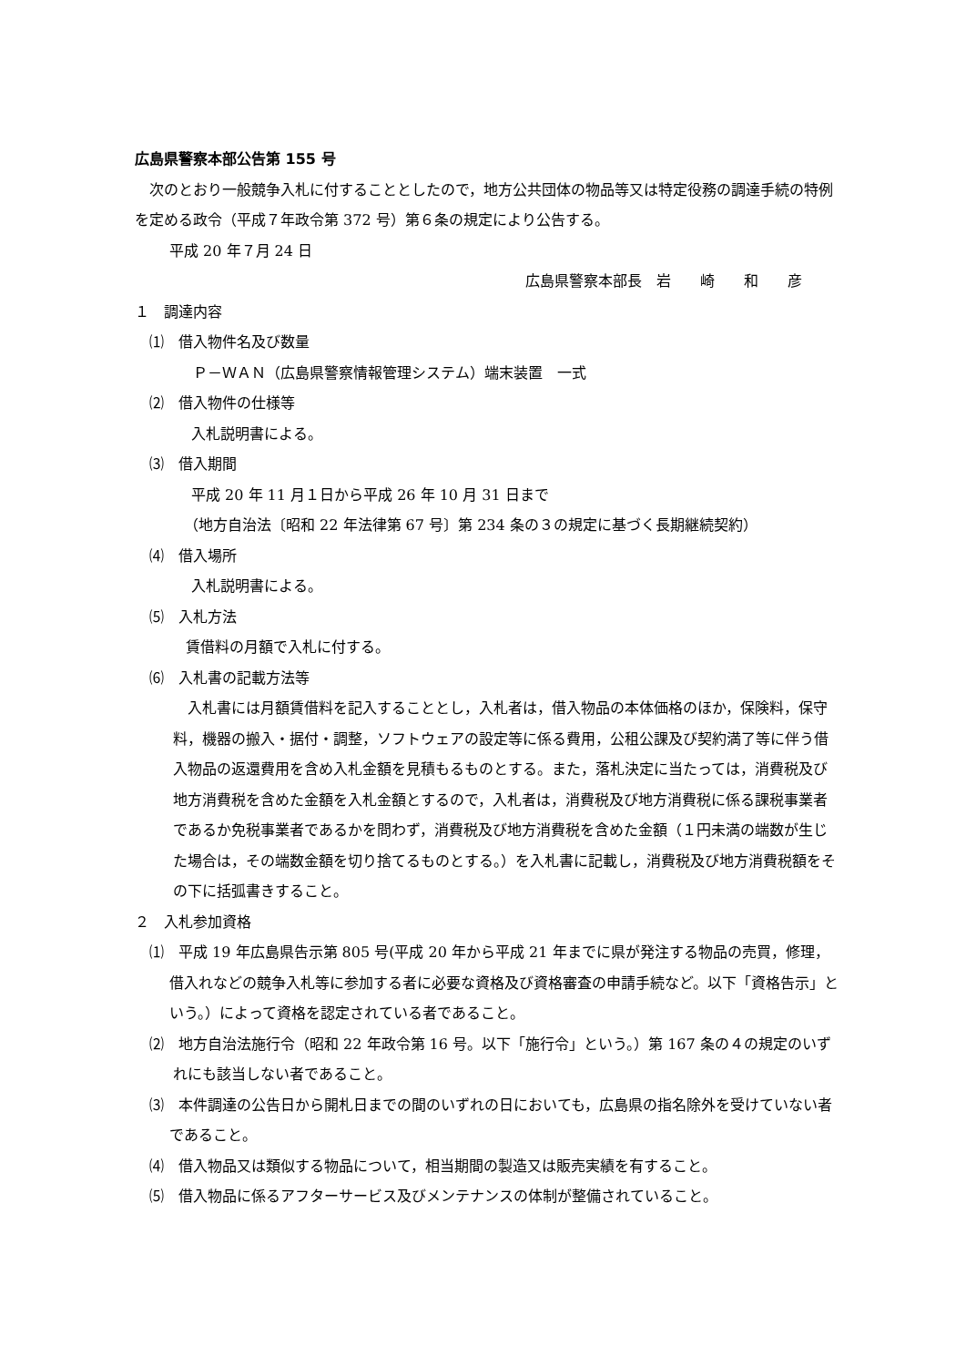広島県警察本部公告第 155 号
次のとおり一般競争入札に付することとしたので，地方公共団体の物品等又は特定役務の調達手続の特例を定める政令（平成７年政令第 372 号）第６条の規定により公告する。
平成 20 年７月 24 日
広島県警察本部長　岩　　崎　　和　　彦
１　調達内容
⑴　借入物件名及び数量
Ｐ－ＷＡＮ（広島県警察情報管理システム）端末装置　一式
⑵　借入物件の仕様等
入札説明書による。
⑶　借入期間
平成 20 年 11 月１日から平成 26 年 10 月 31 日まで
（地方自治法〔昭和 22 年法律第 67 号〕第 234 条の３の規定に基づく長期継続契約）
⑷　借入場所
入札説明書による。
⑸　入札方法
賃借料の月額で入札に付する。
⑹　入札書の記載方法等
入札書には月額賃借料を記入することとし，入札者は，借入物品の本体価格のほか，保険料，保守料，機器の搬入・据付・調整，ソフトウェアの設定等に係る費用，公租公課及び契約満了等に伴う借入物品の返還費用を含め入札金額を見積もるものとする。また，落札決定に当たっては，消費税及び地方消費税を含めた金額を入札金額とするので，入札者は，消費税及び地方消費税に係る課税事業者であるか免税事業者であるかを問わず，消費税及び地方消費税を含めた金額（１円未満の端数が生じた場合は，その端数金額を切り捨てるものとする。）を入札書に記載し，消費税及び地方消費税額をその下に括弧書きすること。
２　入札参加資格
⑴　平成 19 年広島県告示第 805 号(平成 20 年から平成 21 年までに県が発注する物品の売買，修理，借入れなどの競争入札等に参加する者に必要な資格及び資格審査の申請手続など。以下「資格告示」という。）によって資格を認定されている者であること。
⑵　地方自治法施行令（昭和 22 年政令第 16 号。以下「施行令」という。）第 167 条の４の規定のいずれにも該当しない者であること。
⑶　本件調達の公告日から開札日までの間のいずれの日においても，広島県の指名除外を受けていない者であること。
⑷　借入物品又は類似する物品について，相当期間の製造又は販売実績を有すること。
⑸　借入物品に係るアフターサービス及びメンテナンスの体制が整備されていること。